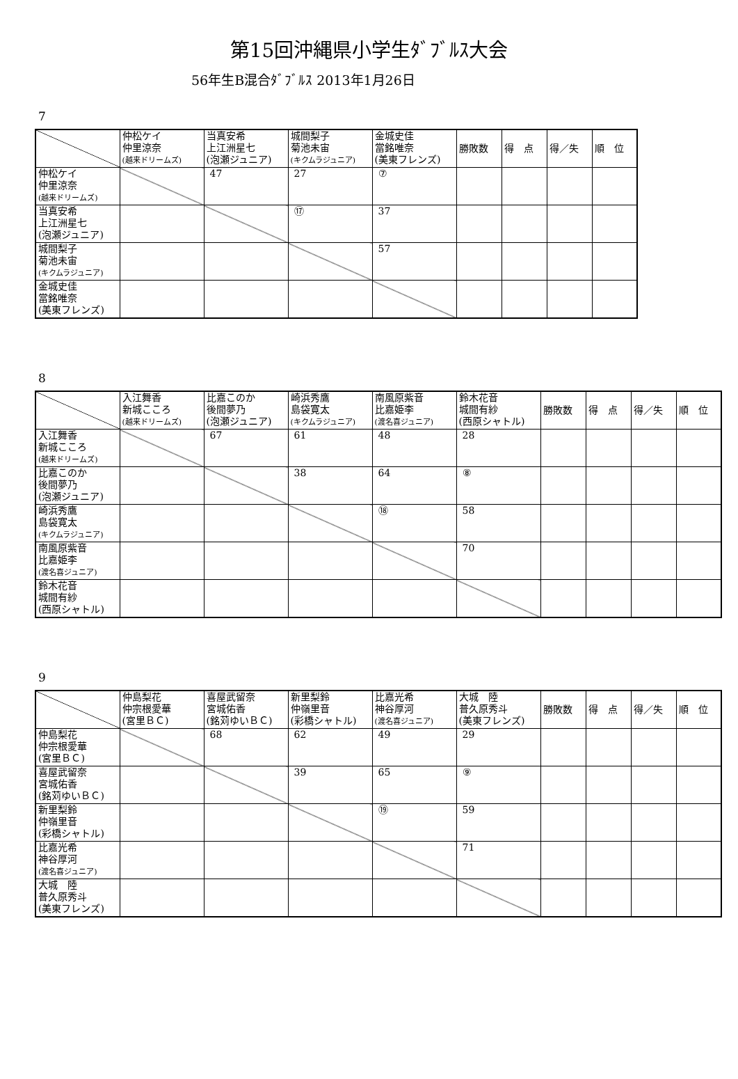第15回沖縄県小学生ﾀﾞﾌﾞﾙｽ大会
56年生B混合ﾀﾞﾌﾞﾙｽ 2013年1月26日
7
| | 仲松ケイ 仲里涼奈 (越来ドリームズ) | 当真安希 上江洲星七 (泡瀬ジュニア) | 城間梨子 菊池未宙 (キクムラジュニア) | 金城史佳 當銘唯奈 (美東フレンズ) | 勝敗数 | 得 点 | 得／失 | 順 位 |
| 仲松ケイ 仲里涼奈 (越来ドリームズ) | | 47 | 27 | ⑦ | | | | |
| 当真安希 上江洲星七 (泡瀬ジュニア) | | | ⑰ | 37 | | | | |
| 城間梨子 菊池未宙 (キクムラジュニア) | | | | 57 | | | | |
| 金城史佳 當銘唯奈 (美東フレンズ) | | | | | | | | |
8
| | 入江舞香 新城こころ (越来ドリームズ) | 比嘉このか 後間夢乃 (泡瀬ジュニア) | 崎浜秀鷹 島袋寛太 (キクムラジュニア) | 南風原紫音 比嘉姫李 (渡名喜ジュニア) | 鈴木花音 城間有紗 (西原シャトル) | 勝敗数 | 得 点 | 得／失 | 順 位 |
| 入江舞香 新城こころ (越来ドリームズ) | | 67 | 61 | 48 | 28 | | | | |
| 比嘉このか 後間夢乃 (泡瀬ジュニア) | | | 38 | 64 | ⑧ | | | | |
| 崎浜秀鷹 島袋寛太 (キクムラジュニア) | | | | ⑱ | 58 | | | | |
| 南風原紫音 比嘉姫李 (渡名喜ジュニア) | | | | | 70 | | | | |
| 鈴木花音 城間有紗 (西原シャトル) | | | | | | | | | |
9
| | 仲島梨花 仲宗根愛華 (宮里ＢＣ) | 喜屋武留奈 宮城佑香 (銘苅ゆいＢＣ) | 新里梨鈴 仲嶺里音 (彩橋シャトル) | 比嘉光希 神谷厚河 (渡名喜ジュニア) | 大城 陸 普久原秀斗 (美東フレンズ) | 勝敗数 | 得 点 | 得／失 | 順 位 |
| 仲島梨花 仲宗根愛華 (宮里ＢＣ) | | 68 | 62 | 49 | 29 | | | | |
| 喜屋武留奈 宮城佑香 (銘苅ゆいＢＣ) | | | 39 | 65 | ⑨ | | | | |
| 新里梨鈴 仲嶺里音 (彩橋シャトル) | | | | ⑲ | 59 | | | | |
| 比嘉光希 神谷厚河 (渡名喜ジュニア) | | | | | 71 | | | | |
| 大城 陸 普久原秀斗 (美東フレンズ) | | | | | | | | | |